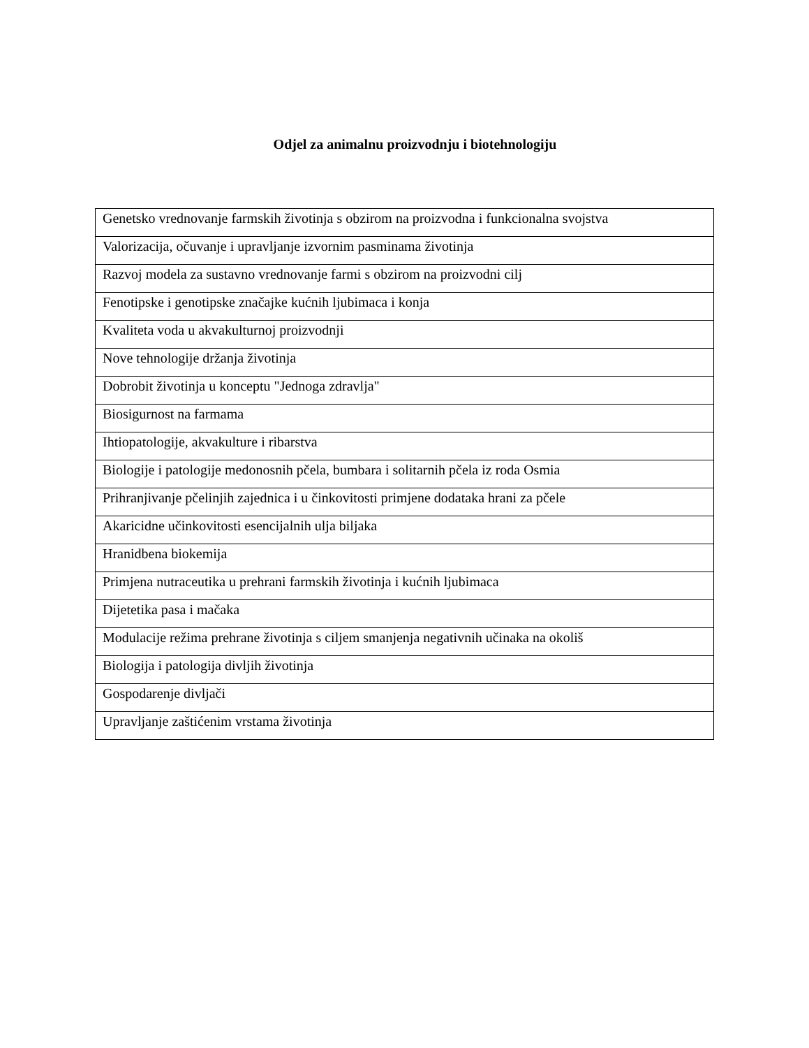Odjel za animalnu proizvodnju i biotehnologiju
| Genetsko vrednovanje farmskih životinja s obzirom na proizvodna i funkcionalna svojstva |
| Valorizacija, očuvanje i upravljanje izvornim pasminama životinja |
| Razvoj modela za sustavno vrednovanje farmi s obzirom na proizvodni cilj |
| Fenotipske i genotipske značajke kućnih ljubimaca i konja |
| Kvaliteta voda u akvakulturnoj proizvodnji |
| Nove tehnologije držanja životinja |
| Dobrobit životinja u konceptu "Jednoga zdravlja" |
| Biosigurnost na farmama |
| Ihtiopatologije, akvakulture i ribarstva |
| Biologije i patologije medonosnih pčela, bumbara i solitarnih pčela iz roda Osmia |
| Prihranjivanje pčelinjih zajednica i u činkovitosti primjene dodataka hrani za pčele |
| Akaricidne učinkovitosti esencijalnih ulja biljaka |
| Hranidbena biokemija |
| Primjena nutraceutika u prehrani farmskih životinja i kućnih ljubimaca |
| Dijetetika pasa i mačaka |
| Modulacije režima prehrane životinja s ciljem smanjenja negativnih učinaka na okoliš |
| Biologija i patologija divljih životinja |
| Gospodarenje divljači |
| Upravljanje zaštićenim vrstama životinja |